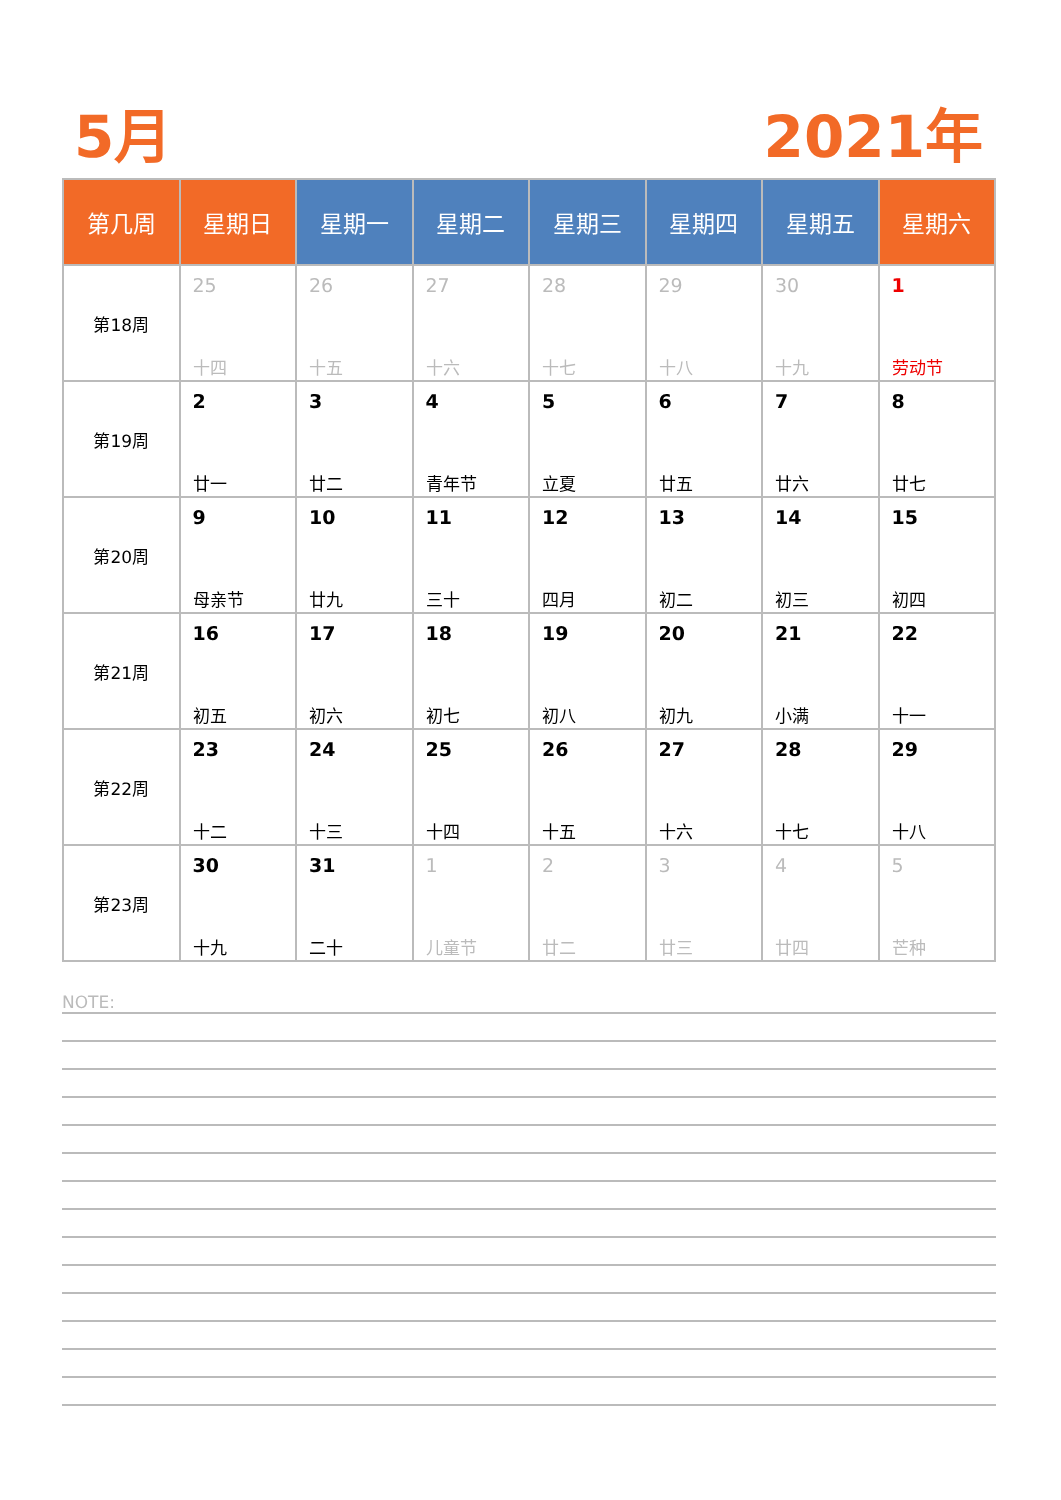5月 2021年
| 第几周 | 星期日 | 星期一 | 星期二 | 星期三 | 星期四 | 星期五 | 星期六 |
| --- | --- | --- | --- | --- | --- | --- | --- |
| 第18周 | 25 十四 | 26 十五 | 27 十六 | 28 十七 | 29 十八 | 30 十九 | 1 劳动节 |
| 第19周 | 2 廿一 | 3 廿二 | 4 青年节 | 5 立夏 | 6 廿五 | 7 廿六 | 8 廿七 |
| 第20周 | 9 母亲节 | 10 廿九 | 11 三十 | 12 四月 | 13 初二 | 14 初三 | 15 初四 |
| 第21周 | 16 初五 | 17 初六 | 18 初七 | 19 初八 | 20 初九 | 21 小满 | 22 十一 |
| 第22周 | 23 十二 | 24 十三 | 25 十四 | 26 十五 | 27 十六 | 28 十七 | 29 十八 |
| 第23周 | 30 十九 | 31 二十 | 1 儿童节 | 2 廿二 | 3 廿三 | 4 廿四 | 5 芒种 |
NOTE: